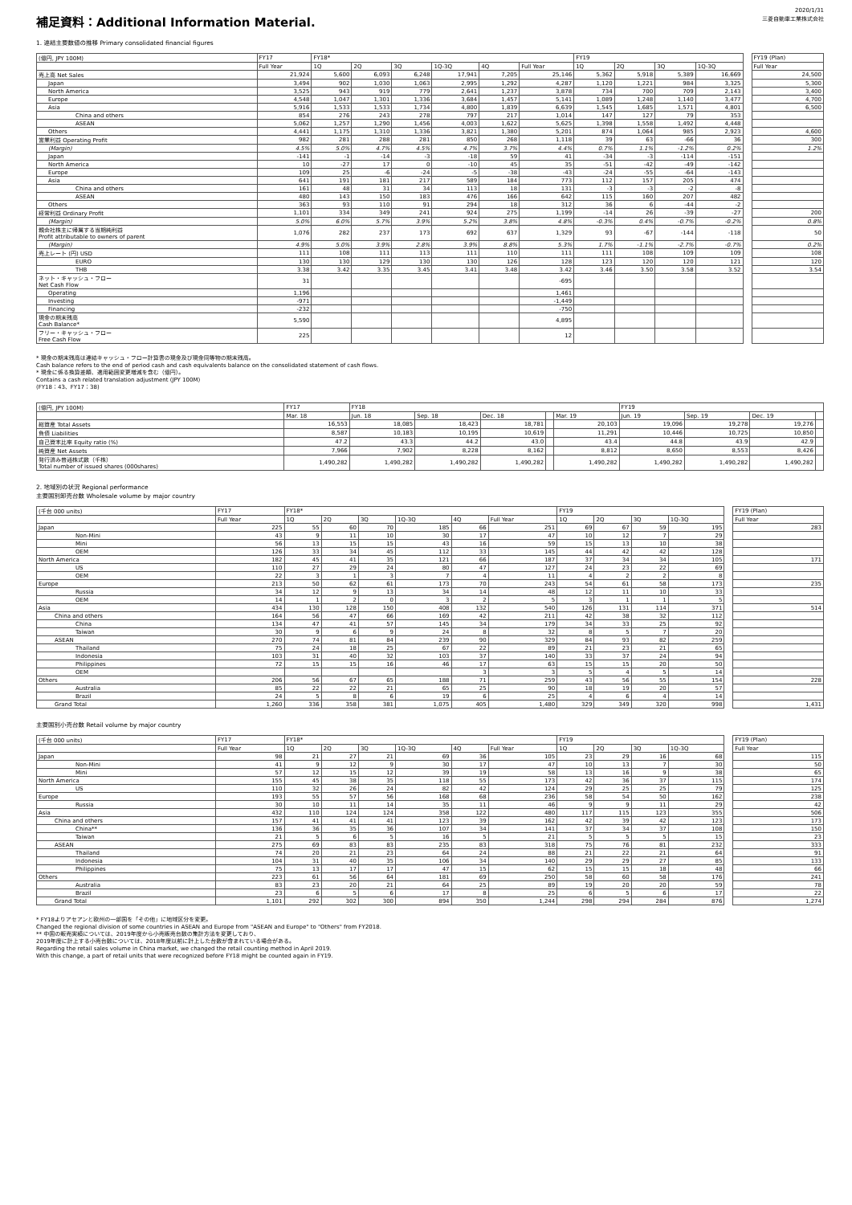2020/1/31
三菱自動車工業株式会社
補足資料：Additional Information Material.
1. 連結主要数値の推移 Primary consolidated financial figures
| (億円, JPY 100M) | FY17 | FY18* | | | | | | FY19 | | | | | FY19 (Plan) |
| | Full Year | 1Q | 2Q | 3Q | 1Q-3Q | 4Q | Full Year | 1Q | 2Q | 3Q | 1Q-3Q | | Full Year |
| 売上高 Net Sales | 21,924 | 5,600 | 6,093 | 6,248 | 17,941 | 7,205 | 25,146 | 5,362 | 5,918 | 5,389 | 16,669 | | 24,500 |
| Japan | 3,494 | 902 | 1,030 | 1,063 | 2,995 | 1,292 | 4,287 | 1,120 | 1,221 | 984 | 3,325 | | 5,300 |
| North America | 3,525 | 943 | 919 | 779 | 2,641 | 1,237 | 3,878 | 734 | 700 | 709 | 2,143 | | 3,400 |
| Europe | 4,548 | 1,047 | 1,301 | 1,336 | 3,684 | 1,457 | 5,141 | 1,089 | 1,248 | 1,140 | 3,477 | | 4,700 |
| Asia | 5,916 | 1,533 | 1,533 | 1,734 | 4,800 | 1,839 | 6,639 | 1,545 | 1,685 | 1,571 | 4,801 | | 6,500 |
| China and others | 854 | 276 | 243 | 278 | 797 | 217 | 1,014 | 147 | 127 | 79 | 353 | | |
| ASEAN | 5,062 | 1,257 | 1,290 | 1,456 | 4,003 | 1,622 | 5,625 | 1,398 | 1,558 | 1,492 | 4,448 | | |
| Others | 4,441 | 1,175 | 1,310 | 1,336 | 3,821 | 1,380 | 5,201 | 874 | 1,064 | 985 | 2,923 | | 4,600 |
| 営業利益 Operating Profit | 982 | 281 | 288 | 281 | 850 | 268 | 1,118 | 39 | 63 | -66 | 36 | | 300 |
| (Margin) | 4.5% | 5.0% | 4.7% | 4.5% | 4.7% | 3.7% | 4.4% | 0.7% | 1.1% | -1.2% | 0.2% | | 1.2% |
| Japan | -141 | -1 | -14 | -3 | -18 | 59 | 41 | -34 | -3 | -114 | -151 | | |
| North America | 10 | -27 | 17 | 0 | -10 | 45 | 35 | -51 | -42 | -49 | -142 | | |
| Europe | 109 | 25 | -6 | -24 | -5 | -38 | -43 | -24 | -55 | -64 | -143 | | |
| Asia | 641 | 191 | 181 | 217 | 589 | 184 | 773 | 112 | 157 | 205 | 474 | | |
| China and others | 161 | 48 | 31 | 34 | 113 | 18 | 131 | -3 | -3 | -2 | -8 | | |
| ASEAN | 480 | 143 | 150 | 183 | 476 | 166 | 642 | 115 | 160 | 207 | 482 | | |
| Others | 363 | 93 | 110 | 91 | 294 | 18 | 312 | 36 | 6 | -44 | -2 | | |
| 経常利益 Ordinary Profit | 1,101 | 334 | 349 | 241 | 924 | 275 | 1,199 | -14 | 26 | -39 | -27 | | 200 |
| (Margin) | 5.0% | 6.0% | 5.7% | 3.9% | 5.2% | 3.8% | 4.8% | -0.3% | 0.4% | -0.7% | -0.2% | | 0.8% |
| 親会社株主に帰属する当期純利益 Profit attributable to owners of parent | 1,076 | 282 | 237 | 173 | 692 | 637 | 1,329 | 93 | -67 | -144 | -118 | | 50 |
| (Margin) | 4.9% | 5.0% | 3.9% | 2.8% | 3.9% | 8.8% | 5.3% | 1.7% | -1.1% | -2.7% | -0.7% | | 0.2% |
| 売上レート (円) USD | 111 | 108 | 111 | 113 | 111 | 110 | 111 | 111 | 108 | 109 | 109 | | 108 |
| EURO | 130 | 130 | 129 | 130 | 130 | 126 | 128 | 123 | 120 | 120 | 121 | | 120 |
| THB | 3.38 | 3.42 | 3.35 | 3.45 | 3.41 | 3.48 | 3.42 | 3.46 | 3.50 | 3.58 | 3.52 | | 3.54 |
| ネット・キャッシュ・フロー Net Cash Flow | 31 | | | | | | -695 | | | | | | |
| Operating | 1,196 | | | | | | 1,461 | | | | | | |
| Investing | -971 | | | | | | -1,449 | | | | | | |
| Financing | -232 | | | | | | -750 | | | | | | |
| 現金の期末残高 Cash Balance* | 5,590 | | | | | | 4,895 | | | | | | |
| フリー・キャッシュ・フロー Free Cash Flow | 225 | | | | | | 12 | | | | | | |
* 現金の期末残高は連結キャッシュ・フロー計算書の現金及び現金同等物の期末残高。
Cash balance refers to the end of period cash and cash equivalents balance on the consolidated statement of cash flows.
* 現金に係る換算差額、適用範囲変更増減を含む（億円）。
Contains a cash related translation adjustment (JPY 100M)
(FY18：43、FY17：38)
| (億円, JPY 100M) | FY17 | FY18 | | | | | FY19 | | | |
| --- | --- | --- | --- | --- | --- | --- | --- | --- | --- | --- |
| | Mar. 18 | Jun. 18 | Sep. 18 | Dec. 18 | | Mar. 19 | Jun. 19 | Sep. 19 | Dec. 19 | |
| 総資産 Total Assets | 16,553 | 18,085 | 18,423 | 18,781 | | 20,103 | 19,096 | 19,278 | 19,276 | |
| 負債 Liabilities | 8,587 | 10,183 | 10,195 | 10,619 | | 11,291 | 10,446 | 10,725 | 10,850 | |
| 自己資本比率 Equity ratio (%) | 47.2 | 43.3 | 44.2 | 43.0 | | 43.4 | 44.8 | 43.9 | 42.9 | |
| 純資産 Net Assets | 7,966 | 7,902 | 8,228 | 8,162 | | 8,812 | 8,650 | 8,553 | 8,426 | |
| 発行済み普通株式数（千株） Total number of issued shares (000shares) | 1,490,282 | 1,490,282 | 1,490,282 | 1,490,282 | | 1,490,282 | 1,490,282 | 1,490,282 | 1,490,282 | |
2. 地域別の状況 Regional performance
主要国別卸売台数 Wholesale volume by major country
| (千台 000 units) | FY17 | FY18* | | | | | | FY19 | | | | | FY19 (Plan) |
| | Full Year | 1Q | 2Q | 3Q | 1Q-3Q | 4Q | Full Year | 1Q | 2Q | 3Q | 1Q-3Q | | Full Year |
| Japan | 225 | 55 | 60 | 70 | 185 | 66 | 251 | 69 | 67 | 59 | 195 | | 283 |
| Non-Mini | 43 | 9 | 11 | 10 | 30 | 17 | 47 | 10 | 12 | 7 | 29 | | |
| Mini | 56 | 13 | 15 | 15 | 43 | 16 | 59 | 15 | 13 | 10 | 38 | | |
| OEM | 126 | 33 | 34 | 45 | 112 | 33 | 145 | 44 | 42 | 42 | 128 | | |
| North America | 182 | 45 | 41 | 35 | 121 | 66 | 187 | 37 | 34 | 34 | 105 | | 171 |
| US | 110 | 27 | 29 | 24 | 80 | 47 | 127 | 24 | 23 | 22 | 69 | | |
| OEM | 22 | 3 | 1 | 3 | 7 | 4 | 11 | 4 | 2 | 2 | 8 | | |
| Europe | 213 | 50 | 62 | 61 | 173 | 70 | 243 | 54 | 61 | 58 | 173 | | 235 |
| Russia | 34 | 12 | 9 | 13 | 34 | 14 | 48 | 12 | 11 | 10 | 33 | | |
| OEM | 14 | 1 | 2 | 0 | 3 | 2 | 5 | 3 | 1 | 1 | 5 | | |
| Asia | 434 | 130 | 128 | 150 | 408 | 132 | 540 | 126 | 131 | 114 | 371 | | 514 |
| China and others | 164 | 56 | 47 | 66 | 169 | 42 | 211 | 42 | 38 | 32 | 112 | | |
| China | 134 | 47 | 41 | 57 | 145 | 34 | 179 | 34 | 33 | 25 | 92 | | |
| Taiwan | 30 | 9 | 6 | 9 | 24 | 8 | 32 | 8 | 5 | 7 | 20 | | |
| ASEAN | 270 | 74 | 81 | 84 | 239 | 90 | 329 | 84 | 93 | 82 | 259 | | |
| Thailand | 75 | 24 | 18 | 25 | 67 | 22 | 89 | 21 | 23 | 21 | 65 | | |
| Indonesia | 103 | 31 | 40 | 32 | 103 | 37 | 140 | 33 | 37 | 24 | 94 | | |
| Philippines | 72 | 15 | 15 | 16 | 46 | 17 | 63 | 15 | 15 | 20 | 50 | | |
| OEM | | | | | | 3 | 3 | 5 | 4 | 5 | 14 | | |
| Others | 206 | 56 | 67 | 65 | 188 | 71 | 259 | 43 | 56 | 55 | 154 | | 228 |
| Australia | 85 | 22 | 22 | 21 | 65 | 25 | 90 | 18 | 19 | 20 | 57 | | |
| Brazil | 24 | 5 | 8 | 6 | 19 | 6 | 25 | 4 | 6 | 4 | 14 | | |
| Grand Total | 1,260 | 336 | 358 | 381 | 1,075 | 405 | 1,480 | 329 | 349 | 320 | 998 | | 1,431 |
主要国別小売台数 Retail volume by major country
| (千台 000 units) | FY17 | FY18* | | | | | | FY19 | | | | | FY19 (Plan) |
| | Full Year | 1Q | 2Q | 3Q | 1Q-3Q | 4Q | Full Year | 1Q | 2Q | 3Q | 1Q-3Q | | Full Year |
| Japan | 98 | 21 | 27 | 21 | 69 | 36 | 105 | 23 | 29 | 16 | 68 | | 115 |
| Non-Mini | 41 | 9 | 12 | 9 | 30 | 17 | 47 | 10 | 13 | 7 | 30 | | 50 |
| Mini | 57 | 12 | 15 | 12 | 39 | 19 | 58 | 13 | 16 | 9 | 38 | | 65 |
| North America | 155 | 45 | 38 | 35 | 118 | 55 | 173 | 42 | 36 | 37 | 115 | | 174 |
| US | 110 | 32 | 26 | 24 | 82 | 42 | 124 | 29 | 25 | 25 | 79 | | 125 |
| Europe | 193 | 55 | 57 | 56 | 168 | 68 | 236 | 58 | 54 | 50 | 162 | | 238 |
| Russia | 30 | 10 | 11 | 14 | 35 | 11 | 46 | 9 | 9 | 11 | 29 | | 42 |
| Asia | 432 | 110 | 124 | 124 | 358 | 122 | 480 | 117 | 115 | 123 | 355 | | 506 |
| China and others | 157 | 41 | 41 | 41 | 123 | 39 | 162 | 42 | 39 | 42 | 123 | | 173 |
| China** | 136 | 36 | 35 | 36 | 107 | 34 | 141 | 37 | 34 | 37 | 108 | | 150 |
| Taiwan | 21 | 5 | 6 | 5 | 16 | 5 | 21 | 5 | 5 | 5 | 15 | | 23 |
| ASEAN | 275 | 69 | 83 | 83 | 235 | 83 | 318 | 75 | 76 | 81 | 232 | | 333 |
| Thailand | 74 | 20 | 21 | 23 | 64 | 24 | 88 | 21 | 22 | 21 | 64 | | 91 |
| Indonesia | 104 | 31 | 40 | 35 | 106 | 34 | 140 | 29 | 29 | 27 | 85 | | 133 |
| Philippines | 75 | 13 | 17 | 17 | 47 | 15 | 62 | 15 | 15 | 18 | 48 | | 66 |
| Others | 223 | 61 | 56 | 64 | 181 | 69 | 250 | 58 | 60 | 58 | 176 | | 241 |
| Australia | 83 | 23 | 20 | 21 | 64 | 25 | 89 | 19 | 20 | 20 | 59 | | 78 |
| Brazil | 23 | 6 | 5 | 6 | 17 | 8 | 25 | 6 | 5 | 6 | 17 | | 22 |
| Grand Total | 1,101 | 292 | 302 | 300 | 894 | 350 | 1,244 | 298 | 294 | 284 | 876 | | 1,274 |
* FY18よりアセアンと欧州の一部国を「その他」に地域区分を変更。
Changed the regional division of some countries in ASEAN and Europe from "ASEAN and Europe" to "Others" from FY2018.
** 中国の販売実績については、2019年度から小売販売台数の集計方法を変更しており、
2019年度に計上する小売台数については、2018年度以前に計上した台数が含まれている場合がある。
Regarding the retail sales volume in China market, we changed the retail counting method in April 2019.
With this change, a part of retail units that were recognized before FY18 might be counted again in FY19.